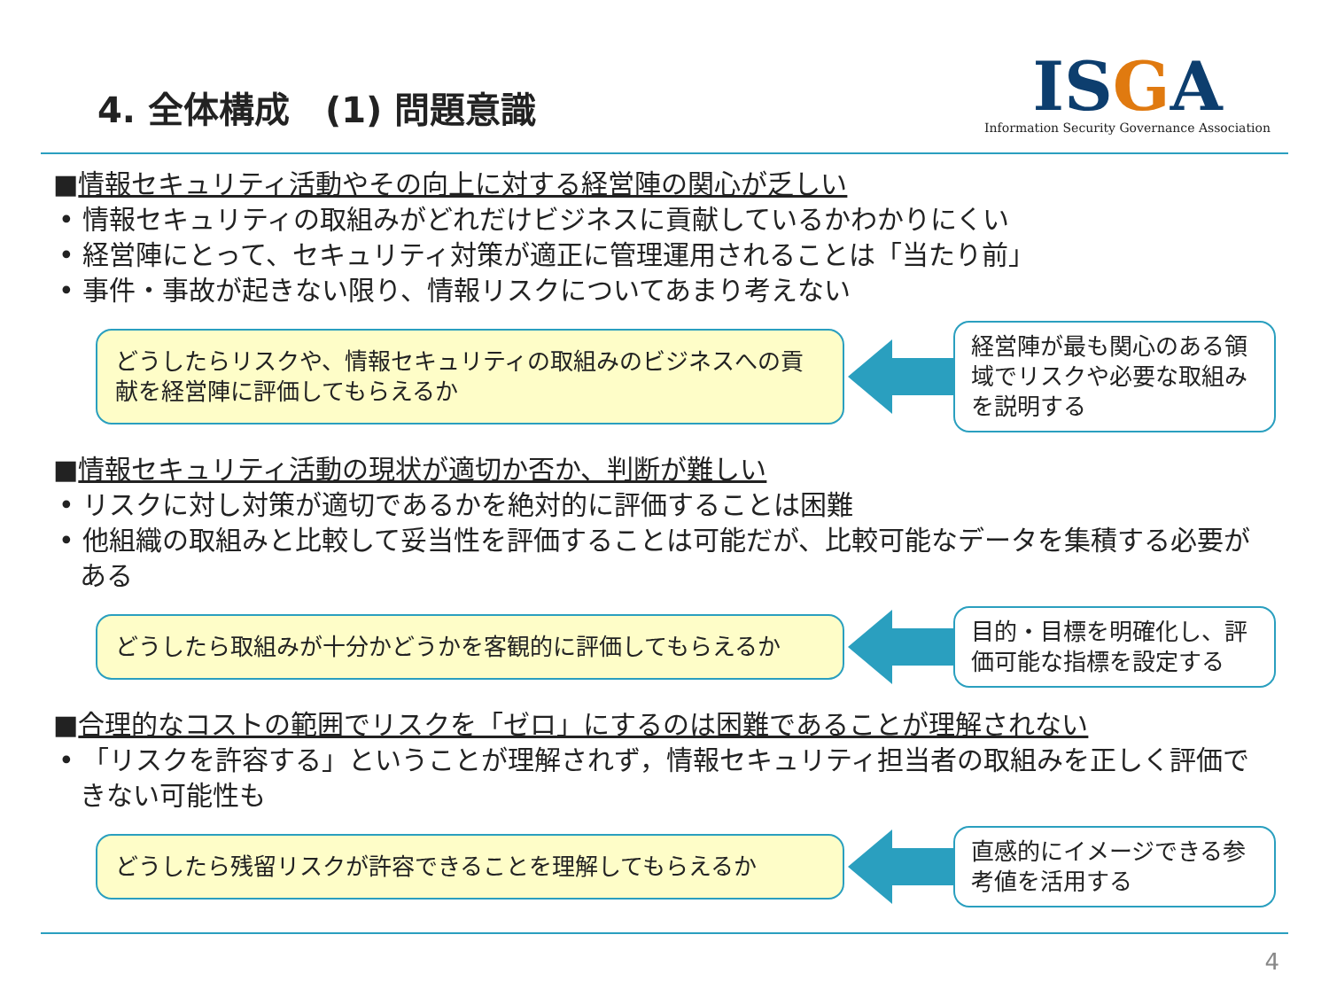4. 全体構成　(1) 問題意識
ISGA
Information Security Governance Association
■情報セキュリティ活動やその向上に対する経営陣の関心が乏しい
• 情報セキュリティの取組みがどれだけビジネスに貢献しているかわかりにくい
• 経営陣にとって、セキュリティ対策が適正に管理運用されることは「当たり前」
• 事件・事故が起きない限り、情報リスクについてあまり考えない
どうしたらリスクや、情報セキュリティの取組みのビジネスへの貢献を経営陣に評価してもらえるか
経営陣が最も関心のある領域でリスクや必要な取組みを説明する
■情報セキュリティ活動の現状が適切か否か、判断が難しい
• リスクに対し対策が適切であるかを絶対的に評価することは困難
• 他組織の取組みと比較して妥当性を評価することは可能だが、比較可能なデータを集積する必要がある
どうしたら取組みが十分かどうかを客観的に評価してもらえるか
目的・目標を明確化し、評価可能な指標を設定する
■合理的なコストの範囲でリスクを「ゼロ」にするのは困難であることが理解されない
• 「リスクを許容する」ということが理解されず，情報セキュリティ担当者の取組みを正しく評価できない可能性も
どうしたら残留リスクが許容できることを理解してもらえるか
直感的にイメージできる参考値を活用する
4